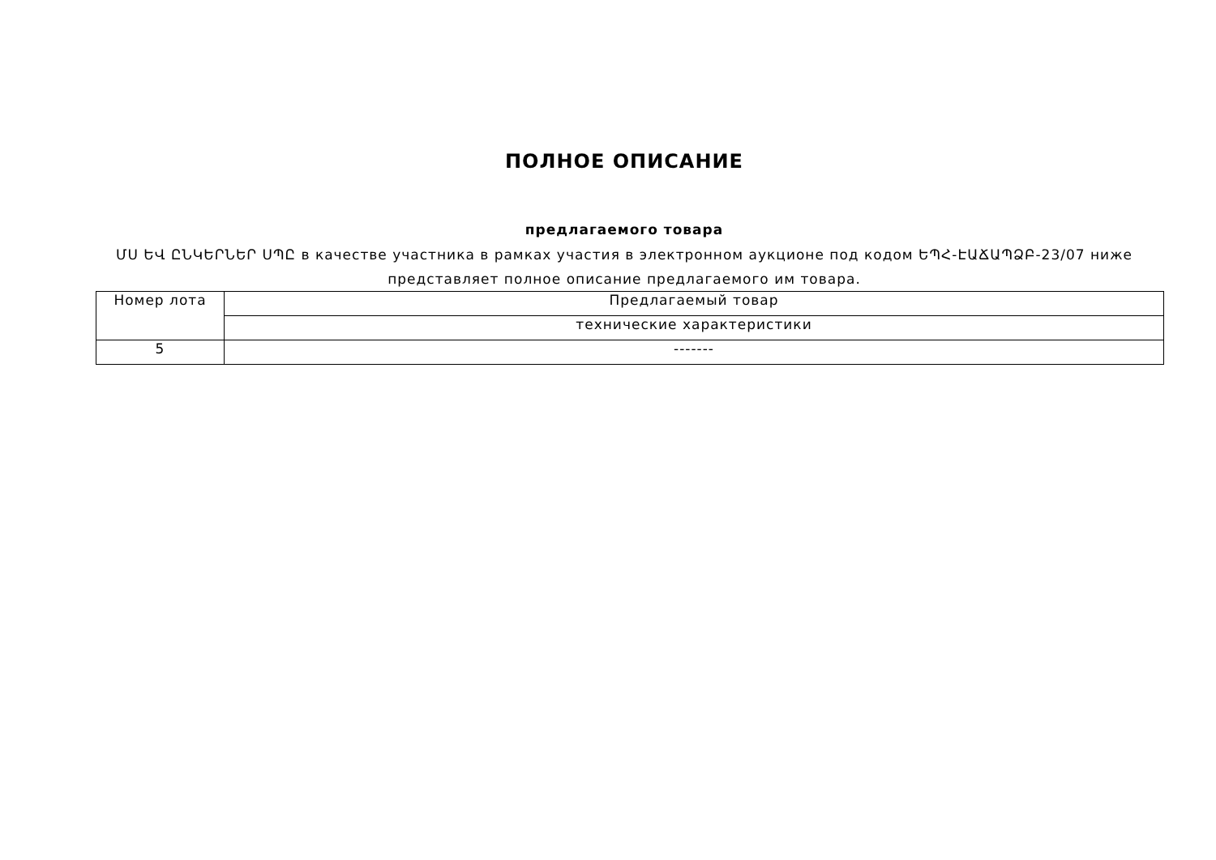ПОЛНОЕ ОПИСАНИЕ
предлагаемого товара
ՄՍ ԵՎ ԸՆԿԵՐՆԵՐ ՍՊԸ в качестве участника в рамках участия в электронном аукционе под кодом ԵՊՀ-ԷԱՃԱՊՁԲ-23/07 ниже представляет полное описание предлагаемого им товара.
| Номер лота | Предлагаемый товар |
| | технические характеристики |
| 5 | ------- |